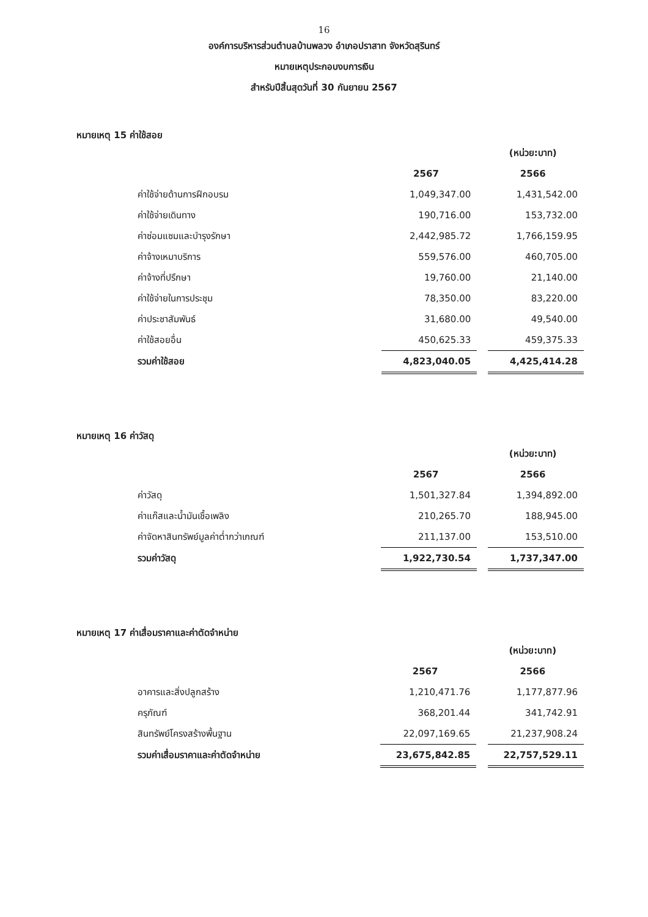16
องค์การบริหารส่วนตำบลบ้านพลวง อำเภอปราสาท จังหวัดสุรินทร์
หมายเหตุประกอบงบการเงิน
สำหรับปีสิ้นสุดวันที่ 30 กันยายน 2567
หมายเหตุ 15 ค่าใช้สอย
| | | | (หน่วย:บาท) |
| | 2567 | | 2566 |
| ค่าใช้จ่ายด้านการฝึกอบรม | 1,049,347.00 | | 1,431,542.00 |
| ค่าใช้จ่ายเดินทาง | 190,716.00 | | 153,732.00 |
| ค่าซ่อมแซมและบำรุงรักษา | 2,442,985.72 | | 1,766,159.95 |
| ค่าจ้างเหมาบริการ | 559,576.00 | | 460,705.00 |
| ค่าจ้างที่ปรึกษา | 19,760.00 | | 21,140.00 |
| ค่าใช้จ่ายในการประชุม | 78,350.00 | | 83,220.00 |
| ค่าประชาสัมพันธ์ | 31,680.00 | | 49,540.00 |
| ค่าใช้สอยอื่น | 450,625.33 | | 459,375.33 |
| รวมค่าใช้สอย | 4,823,040.05 | | 4,425,414.28 |
หมายเหตุ 16 ค่าวัสดุ
| | | | (หน่วย:บาท) |
| | 2567 | | 2566 |
| ค่าวัสดุ | 1,501,327.84 | | 1,394,892.00 |
| ค่าแก๊สและน้ำมันเชื้อเพลิง | 210,265.70 | | 188,945.00 |
| ค่าจัดหาสินทรัพย์มูลค่าต่ำกว่าเกณฑ์ | 211,137.00 | | 153,510.00 |
| รวมค่าวัสดุ | 1,922,730.54 | | 1,737,347.00 |
หมายเหตุ 17 ค่าเสื่อมราคาและค่าตัดจำหน่าย
| | | | (หน่วย:บาท) |
| | 2567 | | 2566 |
| อาคารและสิ่งปลูกสร้าง | 1,210,471.76 | | 1,177,877.96 |
| ครุภัณฑ์ | 368,201.44 | | 341,742.91 |
| สินทรัพย์โครงสร้างพื้นฐาน | 22,097,169.65 | | 21,237,908.24 |
| รวมค่าเสื่อมราคาและค่าตัดจำหน่าย | 23,675,842.85 | | 22,757,529.11 |